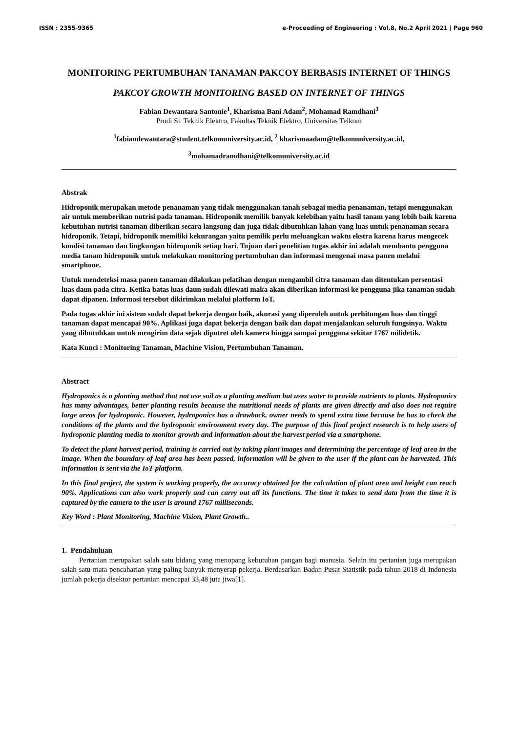ISSN : 2355-9365 e-Proceeding of Engineering : Vol.8, No.2 April 2021 | Page 960
MONITORING PERTUMBUHAN TANAMAN PAKCOY BERBASIS INTERNET OF THINGS
PAKCOY GROWTH MONITORING BASED ON INTERNET OF THINGS
Fabian Dewantara Santonie<sup>1</sup>, Kharisma Bani Adam<sup>2</sup>, Mohamad Ramdhani<sup>3</sup>
Prodi S1 Teknik Elektro, Fakultas Teknik Elektro, Universitas Telkom
<sup>1</sup> fabiandewantara@student.telkomuniversity.ac.id, <sup>2</sup> kharismaadam@telkomuniversity.ac.id,
<sup>3</sup> mohamadramdhani@telkomuniversity.ac.id
Abstrak
Hidroponik merupakan metode penanaman yang tidak menggunakan tanah sebagai media penanaman, tetapi menggunakan air untuk memberikan nutrisi pada tanaman. Hidroponik memilik banyak kelebihan yaitu hasil tanam yang lebih baik karena kebutuhan nutrisi tanaman diberikan secara langsung dan juga tidak dibutuhkan lahan yang luas untuk penanaman secara hidroponik. Tetapi, hidroponik memiliki kekurangan yaitu pemilik perlu meluangkan waktu ekstra karena harus mengecek kondisi tanaman dan lingkungan hidroponik setiap hari. Tujuan dari penelitian tugas akhir ini adalah membantu pengguna media tanam hidroponik untuk melakukan monitoring pertumbuhan dan informasi mengenai masa panen melalui smartphone.
Untuk mendeteksi masa panen tanaman dilakukan pelatihan dengan mengambil citra tanaman dan ditentukan persentasi luas daun pada citra. Ketika batas luas daun sudah dilewati maka akan diberikan informasi ke pengguna jika tanaman sudah dapat dipanen. Informasi tersebut dikirimkan melalui platform IoT.
Pada tugas akhir ini sistem sudah dapat bekerja dengan baik, akurasi yang diperoleh untuk perhitungan luas dan tinggi tanaman dapat mencapai 90%. Aplikasi juga dapat bekerja dengan baik dan dapat menjalankan seluruh fungsinya. Waktu yang dibutuhkan untuk mengirim data sejak dipotret oleh kamera hingga sampai pengguna sekitar 1767 milidetik.
Kata Kunci : Monitoring Tanaman, Machine Vision, Pertumbuhan Tanaman.
Abstract
Hydroponics is a planting method that not use soil as a planting medium but uses water to provide nutrients to plants. Hydroponics has many advantages, better planting results because the nutritional needs of plants are given directly and also does not require large areas for hydroponic. However, hydroponics has a drawback, owner needs to spend extra time because he has to check the conditions of the plants and the hydroponic environment every day. The purpose of this final project research is to help users of hydroponic planting media to monitor growth and information about the harvest period via a smartphone.
To detect the plant harvest period, training is carried out by taking plant images and determining the percentage of leaf area in the image. When the boundary of leaf area has been passed, information will be given to the user if the plant can be harvested. This information is sent via the IoT platform.
In this final project, the system is working properly, the accuracy obtained for the calculation of plant area and height can reach 90%. Applications can also work properly and can carry out all its functions. The time it takes to send data from the time it is captured by the camera to the user is around 1767 milliseconds.
Key Word : Plant Monitoring, Machine Vision, Plant Growth..
1. Pendahuluan
Pertanian merupakan salah satu bidang yang menopang kebutuhan pangan bagi manusia. Selain itu pertanian juga merupakan salah satu mata pencaharian yang paling banyak menyerap pekerja. Berdasarkan Badan Pusat Statistik pada tahun 2018 di Indonesia jumlah pekerja disektor pertanian mencapai 33,48 juta jiwa[1].